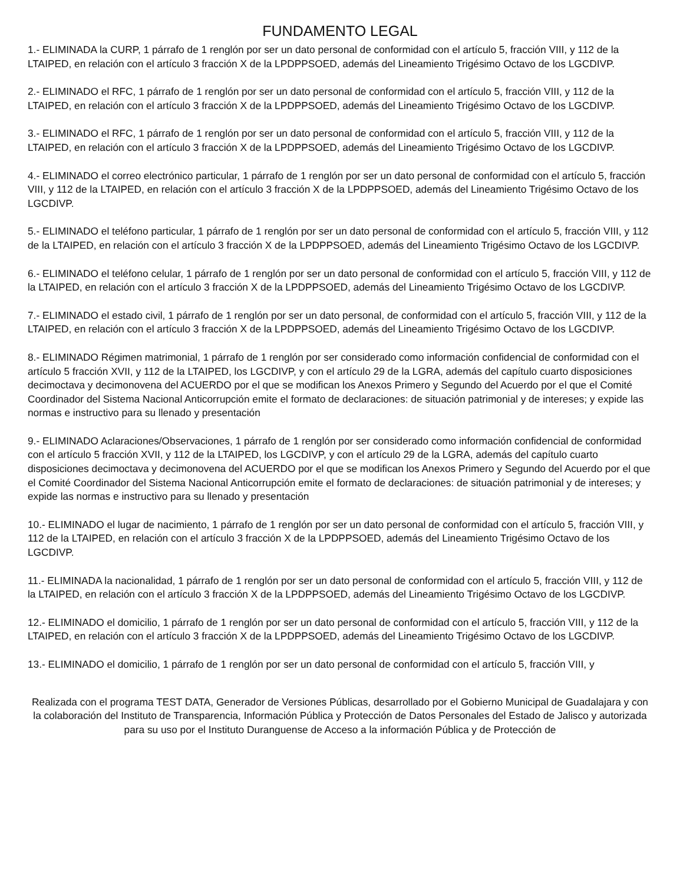FUNDAMENTO LEGAL
1.- ELIMINADA la CURP, 1 párrafo de 1 renglón por ser un dato personal de conformidad con el artículo 5, fracción VIII, y 112 de la LTAIPED, en relación con el artículo 3 fracción X de la LPDPPSOED, además del Lineamiento Trigésimo Octavo de los LGCDIVP.
2.- ELIMINADO el RFC, 1 párrafo de 1 renglón por ser un dato personal de conformidad con el artículo 5, fracción VIII, y 112 de la LTAIPED, en relación con el artículo 3 fracción X de la LPDPPSOED, además del Lineamiento Trigésimo Octavo de los LGCDIVP.
3.- ELIMINADO el RFC, 1 párrafo de 1 renglón por ser un dato personal de conformidad con el artículo 5, fracción VIII, y 112 de la LTAIPED, en relación con el artículo 3 fracción X de la LPDPPSOED, además del Lineamiento Trigésimo Octavo de los LGCDIVP.
4.- ELIMINADO el correo electrónico particular, 1 párrafo de 1 renglón por ser un dato personal de conformidad con el artículo 5, fracción VIII, y 112 de la LTAIPED, en relación con el artículo 3 fracción X de la LPDPPSOED, además del Lineamiento Trigésimo Octavo de los LGCDIVP.
5.- ELIMINADO el teléfono particular, 1 párrafo de 1 renglón por ser un dato personal de conformidad con el artículo 5, fracción VIII, y 112 de la LTAIPED, en relación con el artículo 3 fracción X de la LPDPPSOED, además del Lineamiento Trigésimo Octavo de los LGCDIVP.
6.- ELIMINADO el teléfono celular, 1 párrafo de 1 renglón por ser un dato personal de conformidad con el artículo 5, fracción VIII, y 112 de la LTAIPED, en relación con el artículo 3 fracción X de la LPDPPSOED, además del Lineamiento Trigésimo Octavo de los LGCDIVP.
7.- ELIMINADO el estado civil, 1 párrafo de 1 renglón por ser un dato personal, de conformidad con el artículo 5, fracción VIII, y 112 de la LTAIPED, en relación con el artículo 3 fracción X de la LPDPPSOED, además del Lineamiento Trigésimo Octavo de los LGCDIVP.
8.- ELIMINADO Régimen matrimonial, 1 párrafo de 1 renglón por ser considerado como información confidencial de conformidad con el artículo 5 fracción XVII, y 112 de la LTAIPED, los LGCDIVP, y con el artículo 29 de la LGRA, además del capítulo cuarto disposiciones decimoctava y decimonovena del ACUERDO por el que se modifican los Anexos Primero y Segundo del Acuerdo por el que el Comité Coordinador del Sistema Nacional Anticorrupción emite el formato de declaraciones: de situación patrimonial y de intereses; y expide las normas e instructivo para su llenado y presentación
9.- ELIMINADO Aclaraciones/Observaciones, 1 párrafo de 1 renglón por ser considerado como información confidencial de conformidad con el artículo 5 fracción XVII, y 112 de la LTAIPED, los LGCDIVP, y con el artículo 29 de la LGRA, además del capítulo cuarto disposiciones decimoctava y decimonovena del ACUERDO por el que se modifican los Anexos Primero y Segundo del Acuerdo por el que el Comité Coordinador del Sistema Nacional Anticorrupción emite el formato de declaraciones: de situación patrimonial y de intereses; y expide las normas e instructivo para su llenado y presentación
10.- ELIMINADO el lugar de nacimiento, 1 párrafo de 1 renglón por ser un dato personal de conformidad con el artículo 5, fracción VIII, y 112 de la LTAIPED, en relación con el artículo 3 fracción X de la LPDPPSOED, además del Lineamiento Trigésimo Octavo de los LGCDIVP.
11.- ELIMINADA la nacionalidad, 1 párrafo de 1 renglón por ser un dato personal de conformidad con el artículo 5, fracción VIII, y 112 de la LTAIPED, en relación con el artículo 3 fracción X de la LPDPPSOED, además del Lineamiento Trigésimo Octavo de los LGCDIVP.
12.- ELIMINADO el domicilio, 1 párrafo de 1 renglón por ser un dato personal de conformidad con el artículo 5, fracción VIII, y 112 de la LTAIPED, en relación con el artículo 3 fracción X de la LPDPPSOED, además del Lineamiento Trigésimo Octavo de los LGCDIVP.
13.- ELIMINADO el domicilio, 1 párrafo de 1 renglón por ser un dato personal de conformidad con el artículo 5, fracción VIII, y
Realizada con el programa TEST DATA, Generador de Versiones Públicas, desarrollado por el Gobierno Municipal de Guadalajara y con la colaboración del Instituto de Transparencia, Información Pública y Protección de Datos Personales del Estado de Jalisco y autorizada para su uso por el Instituto Duranguense de Acceso a la información Pública y de Protección de